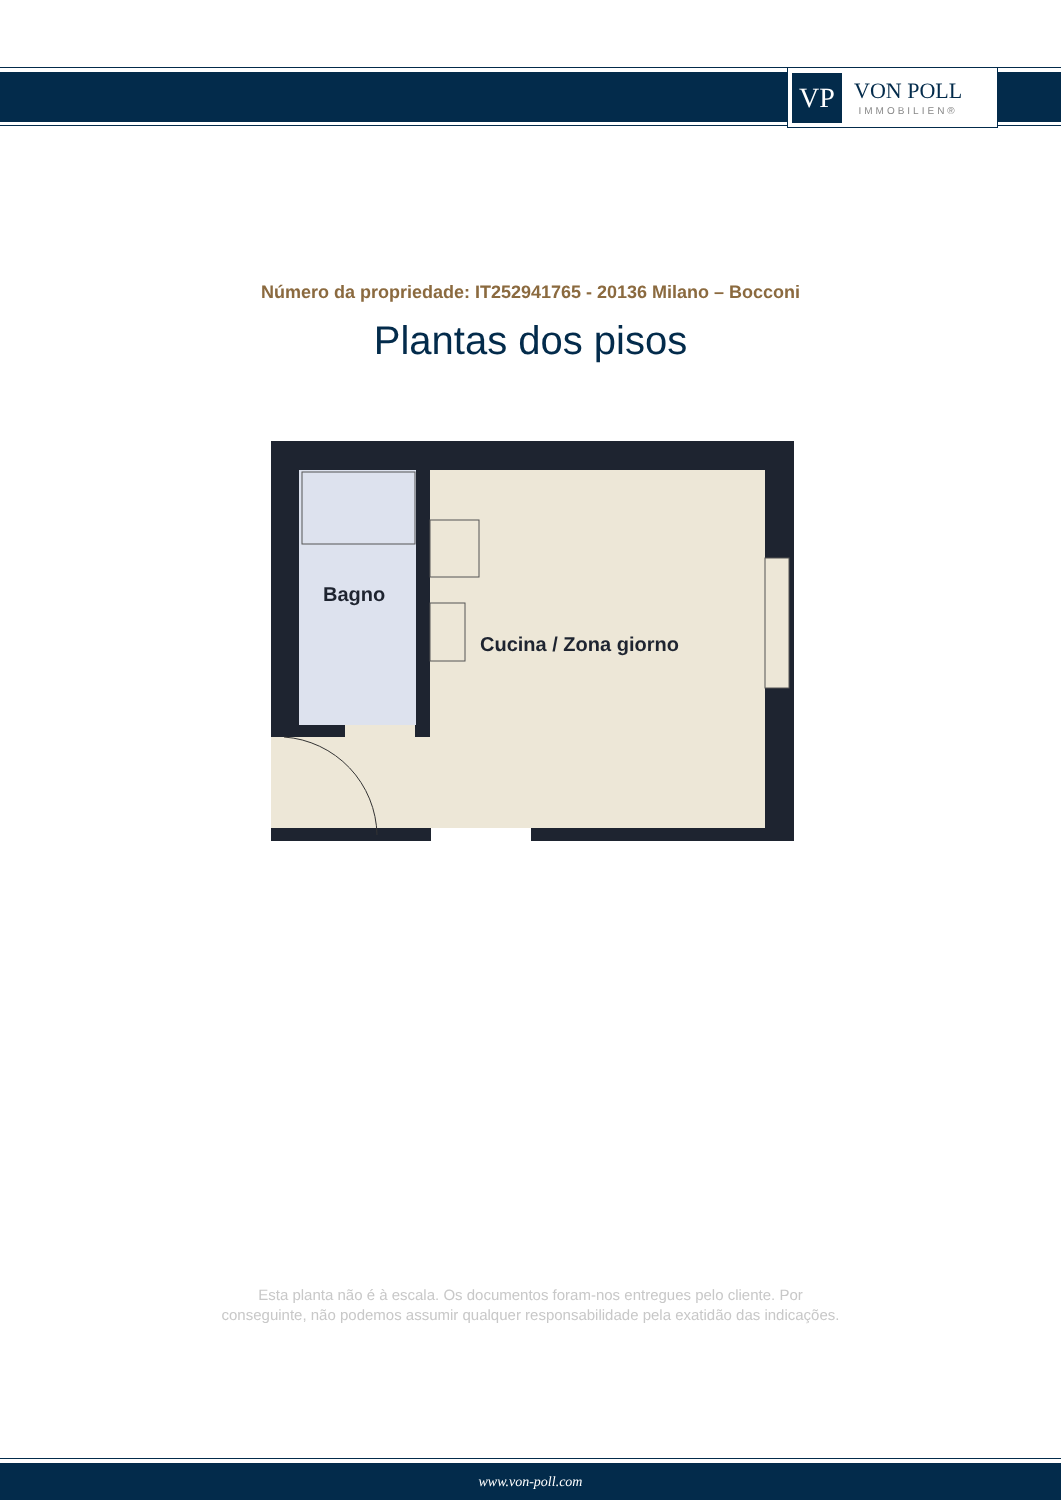VP
VON POLL
IMMOBILIEN®
Número da propriedade: IT252941765 - 20136 Milano – Bocconi
Plantas dos pisos
Bagno
Cucina / Zona giorno
Esta planta não é à escala. Os documentos foram-nos entregues pelo cliente. Por
conseguinte, não podemos assumir qualquer responsabilidade pela exatidão das indicações.
www.von-poll.com